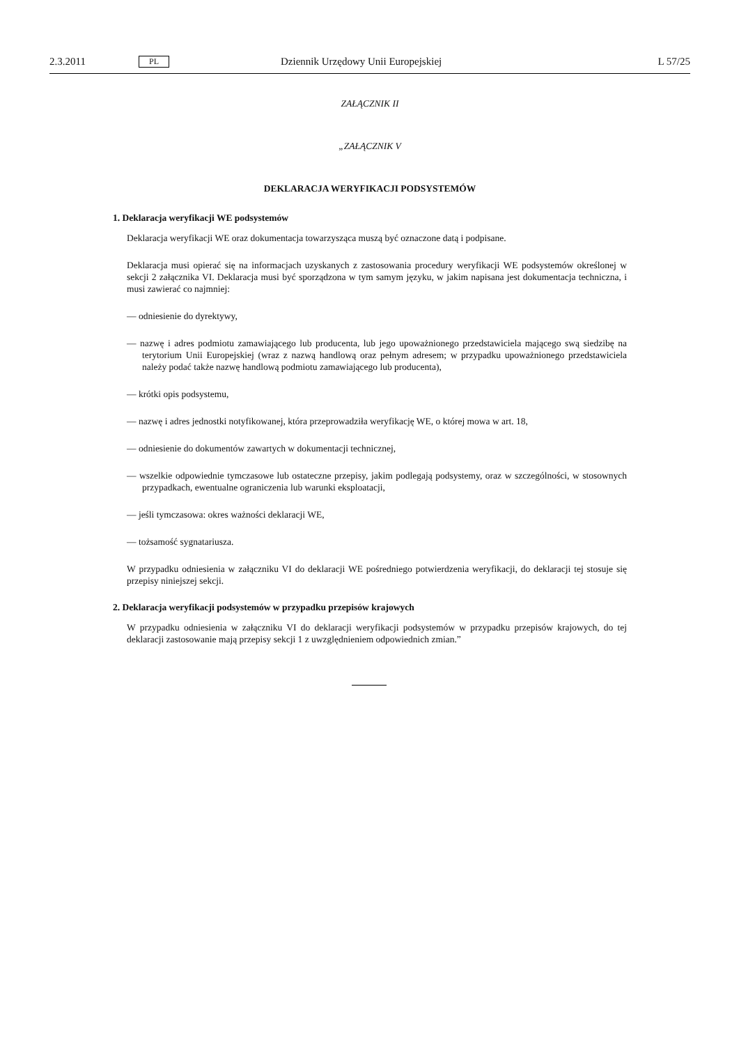2.3.2011 PL Dziennik Urzędowy Unii Europejskiej L 57/25
ZAŁĄCZNIK II
„ZAŁĄCZNIK V
DEKLARACJA WERYFIKACJI PODSYSTEMÓW
1. Deklaracja weryfikacji WE podsystemów
Deklaracja weryfikacji WE oraz dokumentacja towarzysząca muszą być oznaczone datą i podpisane.
Deklaracja musi opierać się na informacjach uzyskanych z zastosowania procedury weryfikacji WE podsystemów określonej w sekcji 2 załącznika VI. Deklaracja musi być sporządzona w tym samym języku, w jakim napisana jest dokumentacja techniczna, i musi zawierać co najmniej:
— odniesienie do dyrektywy,
— nazwę i adres podmiotu zamawiającego lub producenta, lub jego upoważnionego przedstawiciela mającego swą siedzibę na terytorium Unii Europejskiej (wraz z nazwą handlową oraz pełnym adresem; w przypadku upoważnionego przedstawiciela należy podać także nazwę handlową podmiotu zamawiającego lub producenta),
— krótki opis podsystemu,
— nazwę i adres jednostki notyfikowanej, która przeprowadziła weryfikację WE, o której mowa w art. 18,
— odniesienie do dokumentów zawartych w dokumentacji technicznej,
— wszelkie odpowiednie tymczasowe lub ostateczne przepisy, jakim podlegają podsystemy, oraz w szczególności, w stosownych przypadkach, ewentualne ograniczenia lub warunki eksploatacji,
— jeśli tymczasowa: okres ważności deklaracji WE,
— tożsamość sygnatariusza.
W przypadku odniesienia w załączniku VI do deklaracji WE pośredniego potwierdzenia weryfikacji, do deklaracji tej stosuje się przepisy niniejszej sekcji.
2. Deklaracja weryfikacji podsystemów w przypadku przepisów krajowych
W przypadku odniesienia w załączniku VI do deklaracji weryfikacji podsystemów w przypadku przepisów krajowych, do tej deklaracji zastosowanie mają przepisy sekcji 1 z uwzględnieniem odpowiednich zmian.”